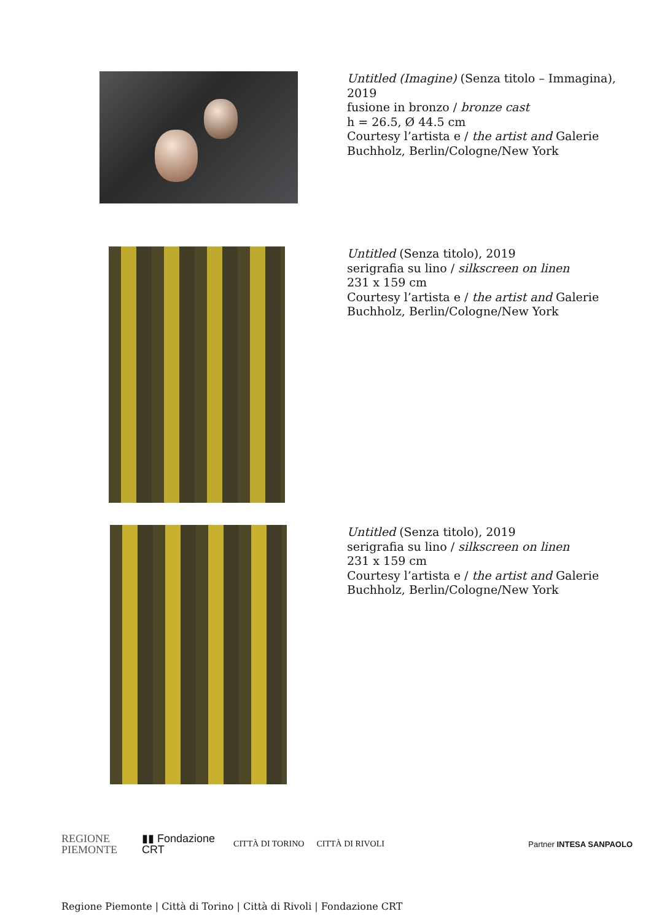Untitled (Imagine) (Senza titolo – Immagina),
2019
fusione in bronzo / bronze cast
h = 26.5, Ø 44.5 cm
Courtesy l’artista e / the artist and Galerie
Buchholz, Berlin/Cologne/New York
Untitled (Senza titolo), 2019
serigrafia su lino / silkscreen on linen
231 x 159 cm
Courtesy l’artista e / the artist and Galerie
Buchholz, Berlin/Cologne/New York
Untitled (Senza titolo), 2019
serigrafia su lino / silkscreen on linen
231 x 159 cm
Courtesy l’artista e / the artist and Galerie
Buchholz, Berlin/Cologne/New York
REGIONE
PIEMONTE ▮▮ Fondazione
CRT CITTÀ DI TORINO CITTÀ DI RIVOLI Partner INTESA SANPAOLO
Regione Piemonte | Città di Torino | Città di Rivoli | Fondazione CRT